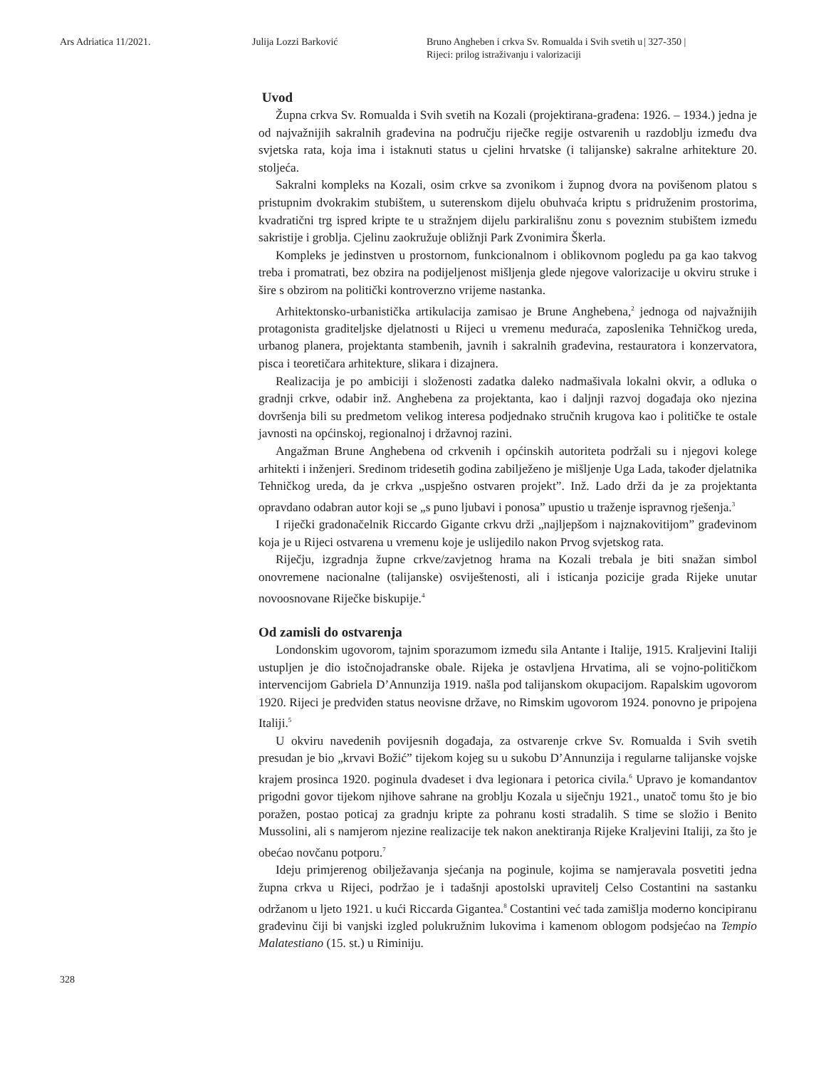Ars Adriatica 11/2021. Julija Lozzi Barković Bruno Angheben i crkva Sv. Romualda i Svih svetih u Rijeci: prilog istraživanju i valorizaciji
| 327-350 |
Uvod
Župna crkva Sv. Romualda i Svih svetih na Kozali (projektirana-građena: 1926. – 1934.) jedna je od najvažnijih sakralnih građevina na području riječke regije ostvarenih u razdoblju između dva svjetska rata, koja ima i istaknuti status u cjelini hrvatske (i talijanske) sakralne arhitekture 20. stoljeća.
Sakralni kompleks na Kozali, osim crkve sa zvonikom i župnog dvora na povišenom platou s pristupnim dvokrakim stubištem, u suterenskom dijelu obuhvaća kriptu s pridruženim prostorima, kvadratični trg ispred kripte te u stražnjem dijelu parkirališnu zonu s poveznim stubištem između sakristije i groblja. Cjelinu zaokružuje obližnji Park Zvonimira Škerla.
Kompleks je jedinstven u prostornom, funkcionalnom i oblikovnom pogledu pa ga kao takvog treba i promatrati, bez obzira na podijeljenost mišljenja glede njegove valorizacije u okviru struke i šire s obzirom na politički kontroverzno vrijeme nastanka.
Arhitektonsko-urbanistička artikulacija zamisao je Brune Anghebena,<sup>2</sup> jednoga od najvažnijih protagonista graditeljske djelatnosti u Rijeci u vremenu međuraća, zaposlenika Tehničkog ureda, urbanog planera, projektanta stambenih, javnih i sakralnih građevina, restauratora i konzervatora, pisca i teoretičara arhitekture, slikara i dizajnera.
Realizacija je po ambiciji i složenosti zadatka daleko nadmašivala lokalni okvir, a odluka o gradnji crkve, odabir inž. Anghebena za projektanta, kao i daljnji razvoj događaja oko njezina dovršenja bili su predmetom velikog interesa podjednako stručnih krugova kao i političke te ostale javnosti na općinskoj, regionalnoj i državnoj razini.
Angažman Brune Anghebena od crkvenih i općinskih autoriteta podržali su i njegovi kolege arhitekti i inženjeri. Sredinom tridesetih godina zabilježeno je mišljenje Uga Lada, također djelatnika Tehničkog ureda, da je crkva „uspješno ostvaren projekt”. Inž. Lado drži da je za projektanta opravdano odabran autor koji se „s puno ljubavi i ponosa” upustio u traženje ispravnog rješenja.<sup>3</sup>
I riječki gradonačelnik Riccardo Gigante crkvu drži „najljepšom i najznakovitijom” građevinom koja je u Rijeci ostvarena u vremenu koje je uslijedilo nakon Prvog svjetskog rata.
Riječju, izgradnja župne crkve/zavjetnog hrama na Kozali trebala je biti snažan simbol onovremene nacionalne (talijanske) osviještenosti, ali i isticanja pozicije grada Rijeke unutar novoosnovane Riječke biskupije.<sup>4</sup>
Od zamisli do ostvarenja
Londonskim ugovorom, tajnim sporazumom između sila Antante i Italije, 1915. Kraljevini Italiji ustupljen je dio istočnojadranske obale. Rijeka je ostavljena Hrvatima, ali se vojno-političkom intervencijom Gabriela D’Annunzija 1919. našla pod talijanskom okupacijom. Rapalskim ugovorom 1920. Rijeci je predviđen status neovisne države, no Rimskim ugovorom 1924. ponovno je pripojena Italiji.<sup>5</sup>
U okviru navedenih povijesnih događaja, za ostvarenje crkve Sv. Romualda i Svih svetih presudan je bio „krvavi Božić” tijekom kojeg su u sukobu D’Annunzija i regularne talijanske vojske krajem prosinca 1920. poginula dvadeset i dva legionara i petorica civila.<sup>6</sup> Upravo je komandantov prigodni govor tijekom njihove sahrane na groblju Kozala u siječnju 1921., unatoč tomu što je bio poražen, postao poticaj za gradnju kripte za pohranu kosti stradalih. S time se složio i Benito Mussolini, ali s namjerom njezine realizacije tek nakon anektiranja Rijeke Kraljevini Italiji, za što je obećao novčanu potporu.<sup>7</sup>
Ideju primjerenog obilježavanja sjećanja na poginule, kojima se namjeravala posvetiti jedna župna crkva u Rijeci, podržao je i tadašnji apostolski upravitelj Celso Costantini na sastanku održanom u ljeto 1921. u kući Riccarda Gigantea.<sup>8</sup> Costantini već tada zamišlja moderno koncipiranu građevinu čiji bi vanjski izgled polukružnim lukovima i kamenom oblogom podsjećao na Tempio Malatestiano (15. st.) u Riminiju.
328